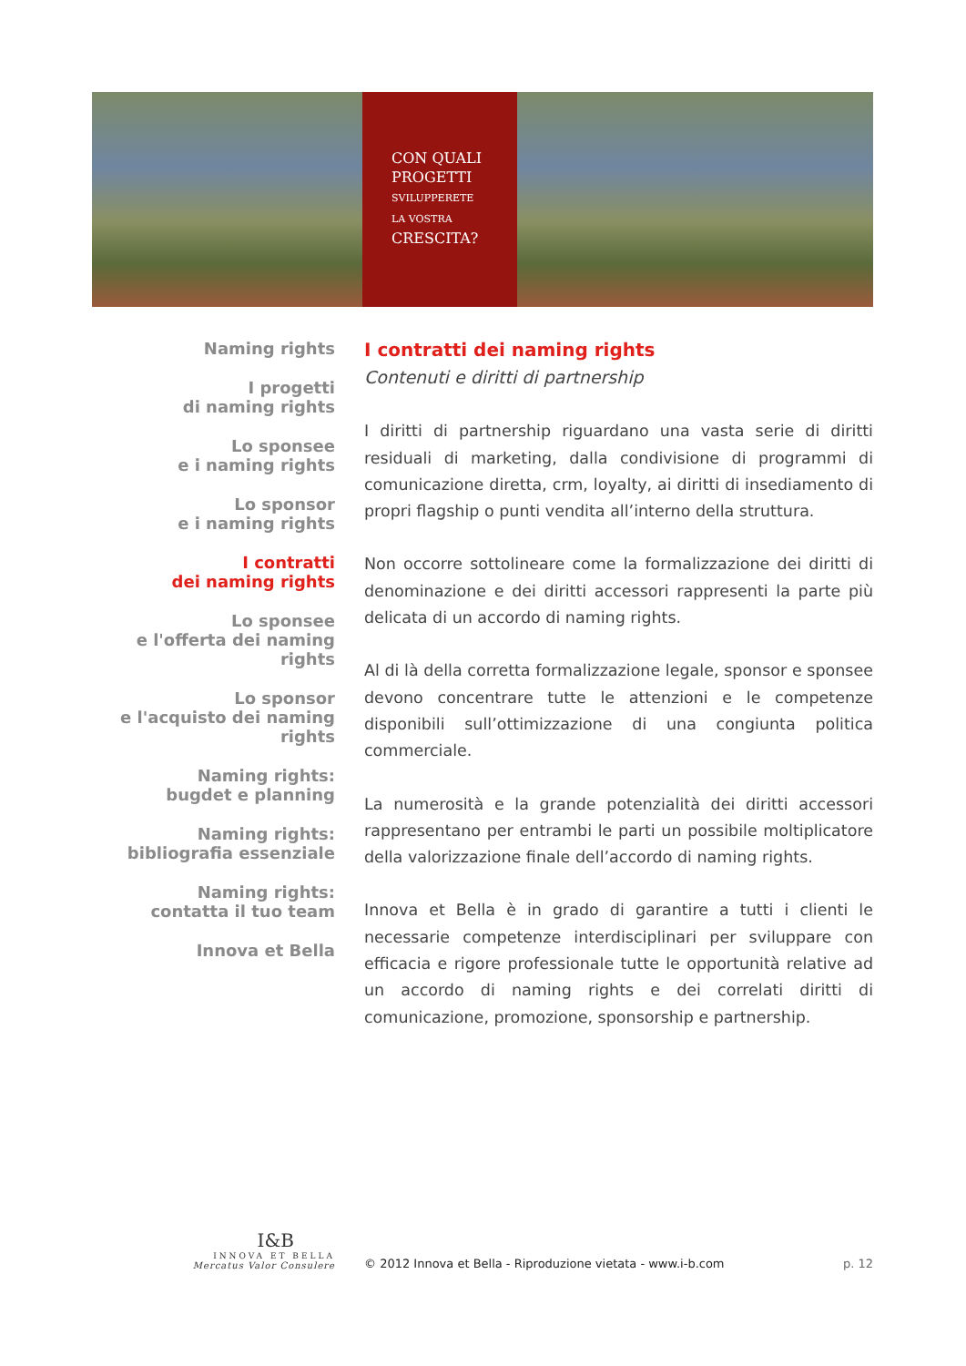CON QUALI
PROGETTI
SVILUPPERETE
LA VOSTRA
CRESCITA?
Naming rights
I progetti
di naming rights
Lo sponsee
e i naming rights
Lo sponsor
e i naming rights
I contratti
dei naming rights
Lo sponsee
e l'offerta dei naming rights
Lo sponsor
e l'acquisto dei naming rights
Naming rights:
bugdet e planning
Naming rights:
bibliografia essenziale
Naming rights:
contatta il tuo team
Innova et Bella
I contratti dei naming rights
Contenuti e diritti di partnership
I diritti di partnership riguardano una vasta serie di diritti residuali di marketing, dalla condivisione di programmi di comunicazione diretta, crm, loyalty, ai diritti di insediamento di propri flagship o punti vendita all’interno della struttura.
Non occorre sottolineare come la formalizzazione dei diritti di denominazione e dei diritti accessori rappresenti la parte più delicata di un accordo di naming rights.
Al di là della corretta formalizzazione legale, sponsor e sponsee devono concentrare tutte le attenzioni e le competenze disponibili sull’ottimizzazione di una congiunta politica commerciale.
La numerosità e la grande potenzialità dei diritti accessori rappresentano per entrambi le parti un possibile moltiplicatore della valorizzazione finale dell’accordo di naming rights.
Innova et Bella è in grado di garantire a tutti i clienti le necessarie competenze interdisciplinari per sviluppare con efficacia e rigore professionale tutte le opportunità relative ad un accordo di naming rights e dei correlati diritti di comunicazione, promozione, sponsorship e partnership.
I&B
INNOVA ET BELLA
Mercatus Valor Consulere
© 2012 Innova et Bella - Riproduzione vietata - www.i-b.com
p. 12